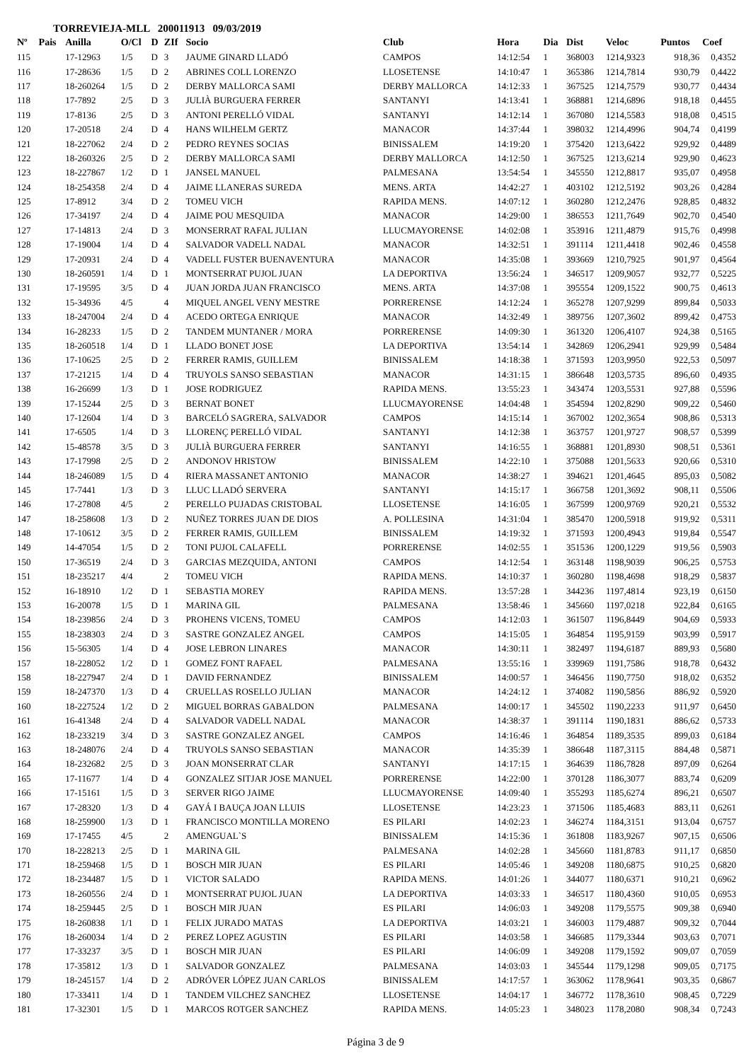TORREVIEJA-MLL 200011913 09/03/2019
| Nº | Pais | Anilla | O/Cl | D | ZIf | Socio | Club | Hora | Dia | Dist | Veloc | Puntos | Coef |
| --- | --- | --- | --- | --- | --- | --- | --- | --- | --- | --- | --- | --- | --- |
| 115 | | 17-12963 | 1/5 | D | 3 | JAUME GINARD LLADÓ | CAMPOS | 14:12:54 | 1 | 368003 | 1214,9323 | 918,36 | 0,4352 |
| 116 | | 17-28636 | 1/5 | D | 2 | ABRINES COLL LORENZO | LLOSETENSE | 14:10:47 | 1 | 365386 | 1214,7814 | 930,79 | 0,4422 |
| 117 | | 18-260264 | 1/5 | D | 2 | DERBY MALLORCA SAMI | DERBY MALLORCA | 14:12:33 | 1 | 367525 | 1214,7579 | 930,77 | 0,4434 |
| 118 | | 17-7892 | 2/5 | D | 3 | JULIÀ BURGUERA FERRER | SANTANYI | 14:13:41 | 1 | 368881 | 1214,6896 | 918,18 | 0,4455 |
| 119 | | 17-8136 | 2/5 | D | 3 | ANTONI PERELLÓ VIDAL | SANTANYI | 14:12:14 | 1 | 367080 | 1214,5583 | 918,08 | 0,4515 |
| 120 | | 17-20518 | 2/4 | D | 4 | HANS WILHELM GERTZ | MANACOR | 14:37:44 | 1 | 398032 | 1214,4996 | 904,74 | 0,4199 |
| 121 | | 18-227062 | 2/4 | D | 2 | PEDRO REYNES SOCIAS | BINISSALEM | 14:19:20 | 1 | 375420 | 1213,6422 | 929,92 | 0,4489 |
| 122 | | 18-260326 | 2/5 | D | 2 | DERBY MALLORCA SAMI | DERBY MALLORCA | 14:12:50 | 1 | 367525 | 1213,6214 | 929,90 | 0,4623 |
| 123 | | 18-227867 | 1/2 | D | 1 | JANSEL MANUEL | PALMESANA | 13:54:54 | 1 | 345550 | 1212,8817 | 935,07 | 0,4958 |
| 124 | | 18-254358 | 2/4 | D | 4 | JAIME LLANERAS SUREDA | MENS. ARTA | 14:42:27 | 1 | 403102 | 1212,5192 | 903,26 | 0,4284 |
| 125 | | 17-8912 | 3/4 | D | 2 | TOMEU VICH | RAPIDA MENS. | 14:07:12 | 1 | 360280 | 1212,2476 | 928,85 | 0,4832 |
| 126 | | 17-34197 | 2/4 | D | 4 | JAIME POU MESQUIDA | MANACOR | 14:29:00 | 1 | 386553 | 1211,7649 | 902,70 | 0,4540 |
| 127 | | 17-14813 | 2/4 | D | 3 | MONSERRAT RAFAL JULIAN | LLUCMAYORENSE | 14:02:08 | 1 | 353916 | 1211,4879 | 915,76 | 0,4998 |
| 128 | | 17-19004 | 1/4 | D | 4 | SALVADOR VADELL NADAL | MANACOR | 14:32:51 | 1 | 391114 | 1211,4418 | 902,46 | 0,4558 |
| 129 | | 17-20931 | 2/4 | D | 4 | VADELL FUSTER BUENAVENTURA | MANACOR | 14:35:08 | 1 | 393669 | 1210,7925 | 901,97 | 0,4564 |
| 130 | | 18-260591 | 1/4 | D | 1 | MONTSERRAT PUJOL JUAN | LA DEPORTIVA | 13:56:24 | 1 | 346517 | 1209,9057 | 932,77 | 0,5225 |
| 131 | | 17-19595 | 3/5 | D | 4 | JUAN JORDA JUAN FRANCISCO | MENS. ARTA | 14:37:08 | 1 | 395554 | 1209,1522 | 900,75 | 0,4613 |
| 132 | | 15-34936 | 4/5 | | 4 | MIQUEL ANGEL VENY MESTRE | PORRERENSE | 14:12:24 | 1 | 365278 | 1207,9299 | 899,84 | 0,5033 |
| 133 | | 18-247004 | 2/4 | D | 4 | ACEDO ORTEGA ENRIQUE | MANACOR | 14:32:49 | 1 | 389756 | 1207,3602 | 899,42 | 0,4753 |
| 134 | | 16-28233 | 1/5 | D | 2 | TANDEM MUNTANER / MORA | PORRERENSE | 14:09:30 | 1 | 361320 | 1206,4107 | 924,38 | 0,5165 |
| 135 | | 18-260518 | 1/4 | D | 1 | LLADO BONET JOSE | LA DEPORTIVA | 13:54:14 | 1 | 342869 | 1206,2941 | 929,99 | 0,5484 |
| 136 | | 17-10625 | 2/5 | D | 2 | FERRER RAMIS, GUILLEM | BINISSALEM | 14:18:38 | 1 | 371593 | 1203,9950 | 922,53 | 0,5097 |
| 137 | | 17-21215 | 1/4 | D | 4 | TRUYOLS SANSO SEBASTIAN | MANACOR | 14:31:15 | 1 | 386648 | 1203,5735 | 896,60 | 0,4935 |
| 138 | | 16-26699 | 1/3 | D | 1 | JOSE RODRIGUEZ | RAPIDA MENS. | 13:55:23 | 1 | 343474 | 1203,5531 | 927,88 | 0,5596 |
| 139 | | 17-15244 | 2/5 | D | 3 | BERNAT BONET | LLUCMAYORENSE | 14:04:48 | 1 | 354594 | 1202,8290 | 909,22 | 0,5460 |
| 140 | | 17-12604 | 1/4 | D | 3 | BARCELÓ SAGRERA, SALVADOR | CAMPOS | 14:15:14 | 1 | 367002 | 1202,3654 | 908,86 | 0,5313 |
| 141 | | 17-6505 | 1/4 | D | 3 | LLORENÇ PERELLÓ VIDAL | SANTANYI | 14:12:38 | 1 | 363757 | 1201,9727 | 908,57 | 0,5399 |
| 142 | | 15-48578 | 3/5 | D | 3 | JULIÀ BURGUERA FERRER | SANTANYI | 14:16:55 | 1 | 368881 | 1201,8930 | 908,51 | 0,5361 |
| 143 | | 17-17998 | 2/5 | D | 2 | ANDONOV HRISTOW | BINISSALEM | 14:22:10 | 1 | 375088 | 1201,5633 | 920,66 | 0,5310 |
| 144 | | 18-246089 | 1/5 | D | 4 | RIERA MASSANET ANTONIO | MANACOR | 14:38:27 | 1 | 394621 | 1201,4645 | 895,03 | 0,5082 |
| 145 | | 17-7441 | 1/3 | D | 3 | LLUC LLADÓ SERVERA | SANTANYI | 14:15:17 | 1 | 366758 | 1201,3692 | 908,11 | 0,5506 |
| 146 | | 17-27808 | 4/5 | | 2 | PERELLO PUJADAS CRISTOBAL | LLOSETENSE | 14:16:05 | 1 | 367599 | 1200,9769 | 920,21 | 0,5532 |
| 147 | | 18-258608 | 1/3 | D | 2 | NUÑEZ TORRES JUAN DE DIOS | A. POLLESINA | 14:31:04 | 1 | 385470 | 1200,5918 | 919,92 | 0,5311 |
| 148 | | 17-10612 | 3/5 | D | 2 | FERRER RAMIS, GUILLEM | BINISSALEM | 14:19:32 | 1 | 371593 | 1200,4943 | 919,84 | 0,5547 |
| 149 | | 14-47054 | 1/5 | D | 2 | TONI PUJOL CALAFELL | PORRERENSE | 14:02:55 | 1 | 351536 | 1200,1229 | 919,56 | 0,5903 |
| 150 | | 17-36519 | 2/4 | D | 3 | GARCIAS MEZQUIDA, ANTONI | CAMPOS | 14:12:54 | 1 | 363148 | 1198,9039 | 906,25 | 0,5753 |
| 151 | | 18-235217 | 4/4 | | 2 | TOMEU VICH | RAPIDA MENS. | 14:10:37 | 1 | 360280 | 1198,4698 | 918,29 | 0,5837 |
| 152 | | 16-18910 | 1/2 | D | 1 | SEBASTIA MOREY | RAPIDA MENS. | 13:57:28 | 1 | 344236 | 1197,4814 | 923,19 | 0,6150 |
| 153 | | 16-20078 | 1/5 | D | 1 | MARINA GIL | PALMESANA | 13:58:46 | 1 | 345660 | 1197,0218 | 922,84 | 0,6165 |
| 154 | | 18-239856 | 2/4 | D | 3 | PROHENS VICENS, TOMEU | CAMPOS | 14:12:03 | 1 | 361507 | 1196,8449 | 904,69 | 0,5933 |
| 155 | | 18-238303 | 2/4 | D | 3 | SASTRE GONZALEZ ANGEL | CAMPOS | 14:15:05 | 1 | 364854 | 1195,9159 | 903,99 | 0,5917 |
| 156 | | 15-56305 | 1/4 | D | 4 | JOSE LEBRON LINARES | MANACOR | 14:30:11 | 1 | 382497 | 1194,6187 | 889,93 | 0,5680 |
| 157 | | 18-228052 | 1/2 | D | 1 | GOMEZ FONT RAFAEL | PALMESANA | 13:55:16 | 1 | 339969 | 1191,7586 | 918,78 | 0,6432 |
| 158 | | 18-227947 | 2/4 | D | 1 | DAVID FERNANDEZ | BINISSALEM | 14:00:57 | 1 | 346456 | 1190,7750 | 918,02 | 0,6352 |
| 159 | | 18-247370 | 1/3 | D | 4 | CRUELLAS ROSELLO JULIAN | MANACOR | 14:24:12 | 1 | 374082 | 1190,5856 | 886,92 | 0,5920 |
| 160 | | 18-227524 | 1/2 | D | 2 | MIGUEL BORRAS GABALDON | PALMESANA | 14:00:17 | 1 | 345502 | 1190,2233 | 911,97 | 0,6450 |
| 161 | | 16-41348 | 2/4 | D | 4 | SALVADOR VADELL NADAL | MANACOR | 14:38:37 | 1 | 391114 | 1190,1831 | 886,62 | 0,5733 |
| 162 | | 18-233219 | 3/4 | D | 3 | SASTRE GONZALEZ ANGEL | CAMPOS | 14:16:46 | 1 | 364854 | 1189,3535 | 899,03 | 0,6184 |
| 163 | | 18-248076 | 2/4 | D | 4 | TRUYOLS SANSO SEBASTIAN | MANACOR | 14:35:39 | 1 | 386648 | 1187,3115 | 884,48 | 0,5871 |
| 164 | | 18-232682 | 2/5 | D | 3 | JOAN MONSERRAT CLAR | SANTANYI | 14:17:15 | 1 | 364639 | 1186,7828 | 897,09 | 0,6264 |
| 165 | | 17-11677 | 1/4 | D | 4 | GONZALEZ SITJAR JOSE MANUEL | PORRERENSE | 14:22:00 | 1 | 370128 | 1186,3077 | 883,74 | 0,6209 |
| 166 | | 17-15161 | 1/5 | D | 3 | SERVER RIGO JAIME | LLUCMAYORENSE | 14:09:40 | 1 | 355293 | 1185,6274 | 896,21 | 0,6507 |
| 167 | | 17-28320 | 1/3 | D | 4 | GAYÁ I BAUÇA JOAN LLUIS | LLOSETENSE | 14:23:23 | 1 | 371506 | 1185,4683 | 883,11 | 0,6261 |
| 168 | | 18-259900 | 1/3 | D | 1 | FRANCISCO MONTILLA MORENO | ES PILARI | 14:02:23 | 1 | 346274 | 1184,3151 | 913,04 | 0,6757 |
| 169 | | 17-17455 | 4/5 | | 2 | AMENGUAL`S | BINISSALEM | 14:15:36 | 1 | 361808 | 1183,9267 | 907,15 | 0,6506 |
| 170 | | 18-228213 | 2/5 | D | 1 | MARINA GIL | PALMESANA | 14:02:28 | 1 | 345660 | 1181,8783 | 911,17 | 0,6850 |
| 171 | | 18-259468 | 1/5 | D | 1 | BOSCH MIR JUAN | ES PILARI | 14:05:46 | 1 | 349208 | 1180,6875 | 910,25 | 0,6820 |
| 172 | | 18-234487 | 1/5 | D | 1 | VICTOR SALADO | RAPIDA MENS. | 14:01:26 | 1 | 344077 | 1180,6371 | 910,21 | 0,6962 |
| 173 | | 18-260556 | 2/4 | D | 1 | MONTSERRAT PUJOL JUAN | LA DEPORTIVA | 14:03:33 | 1 | 346517 | 1180,4360 | 910,05 | 0,6953 |
| 174 | | 18-259445 | 2/5 | D | 1 | BOSCH MIR JUAN | ES PILARI | 14:06:03 | 1 | 349208 | 1179,5575 | 909,38 | 0,6940 |
| 175 | | 18-260838 | 1/1 | D | 1 | FELIX JURADO MATAS | LA DEPORTIVA | 14:03:21 | 1 | 346003 | 1179,4887 | 909,32 | 0,7044 |
| 176 | | 18-260034 | 1/4 | D | 2 | PEREZ LOPEZ AGUSTIN | ES PILARI | 14:03:58 | 1 | 346685 | 1179,3344 | 903,63 | 0,7071 |
| 177 | | 17-33237 | 3/5 | D | 1 | BOSCH MIR JUAN | ES PILARI | 14:06:09 | 1 | 349208 | 1179,1592 | 909,07 | 0,7059 |
| 178 | | 17-35812 | 1/3 | D | 1 | SALVADOR GONZALEZ | PALMESANA | 14:03:03 | 1 | 345544 | 1179,1298 | 909,05 | 0,7175 |
| 179 | | 18-245157 | 1/4 | D | 2 | ADRÓVER LÓPEZ JUAN CARLOS | BINISSALEM | 14:17:57 | 1 | 363062 | 1178,9641 | 903,35 | 0,6867 |
| 180 | | 17-33411 | 1/4 | D | 1 | TANDEM VILCHEZ SANCHEZ | LLOSETENSE | 14:04:17 | 1 | 346772 | 1178,3610 | 908,45 | 0,7229 |
| 181 | | 17-32301 | 1/5 | D | 1 | MARCOS ROTGER SANCHEZ | RAPIDA MENS. | 14:05:23 | 1 | 348023 | 1178,2080 | 908,34 | 0,7243 |
Página 3 de 9